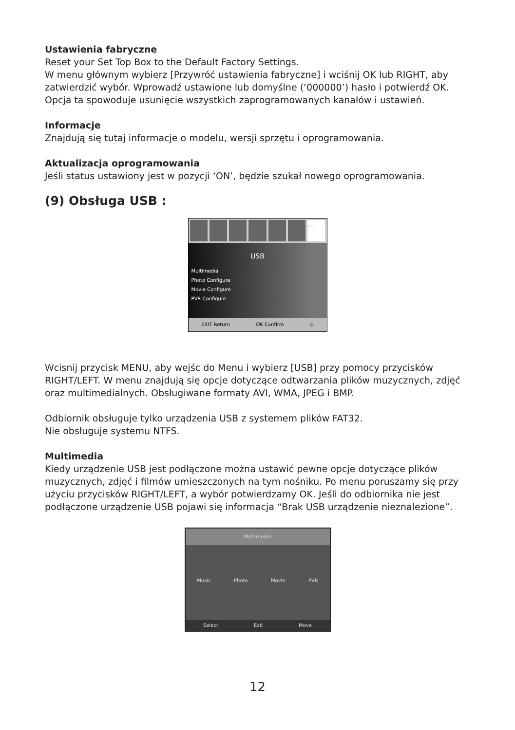Ustawienia fabryczne
Reset your Set Top Box to the Default Factory Settings.
W menu głównym wybierz [Przywróć ustawienia fabryczne] i wciśnij OK lub RIGHT, aby zatwierdzić wybór. Wprowadź ustawione lub domyślne (‘000000’) hasło i potwierdź OK. Opcja ta spowoduje usunięcie wszystkich zaprogramowanych kanałów i ustawień.
Informacje
Znajdują się tutaj informacje o modelu, wersji sprzętu i oprogramowania.
Aktualizacja oprogramowania
Jeśli status ustawiony jest w pozycji ‘ON’, będzie szukał nowego oprogramowania.
(9) Obsługa USB :
USB
USB
Multimedia
Photo Configure
Movie Configure
PVR Configure
EXIT Return OK Confirm ◇
Wcisnij przycisk MENU, aby wejśc do Menu i wybierz [USB] przy pomocy przycisków RIGHT/LEFT. W menu znajdują się opcje dotyczące odtwarzania plików muzycznych, zdjęć oraz multimedialnych. Obsługiwane formaty AVI, WMA, JPEG i BMP.
Odbiornik obsługuje tylko urządzenia USB z systemem plików FAT32.
Nie obsługuje systemu NTFS.
Multimedia
Kiedy urządzenie USB jest podłączone można ustawić pewne opcje dotyczące plików muzycznych, zdjęć i filmów umieszczonych na tym nośniku. Po menu poruszamy się przy użyciu przycisków RIGHT/LEFT, a wybór potwierdzamy OK. Jeśli do odbiornika nie jest podłączone urządzenie USB pojawi się informacja “Brak USB urządzenie nieznalezione”.
Multimedia
Music Photo Movie PVR
Select Exit Move
12